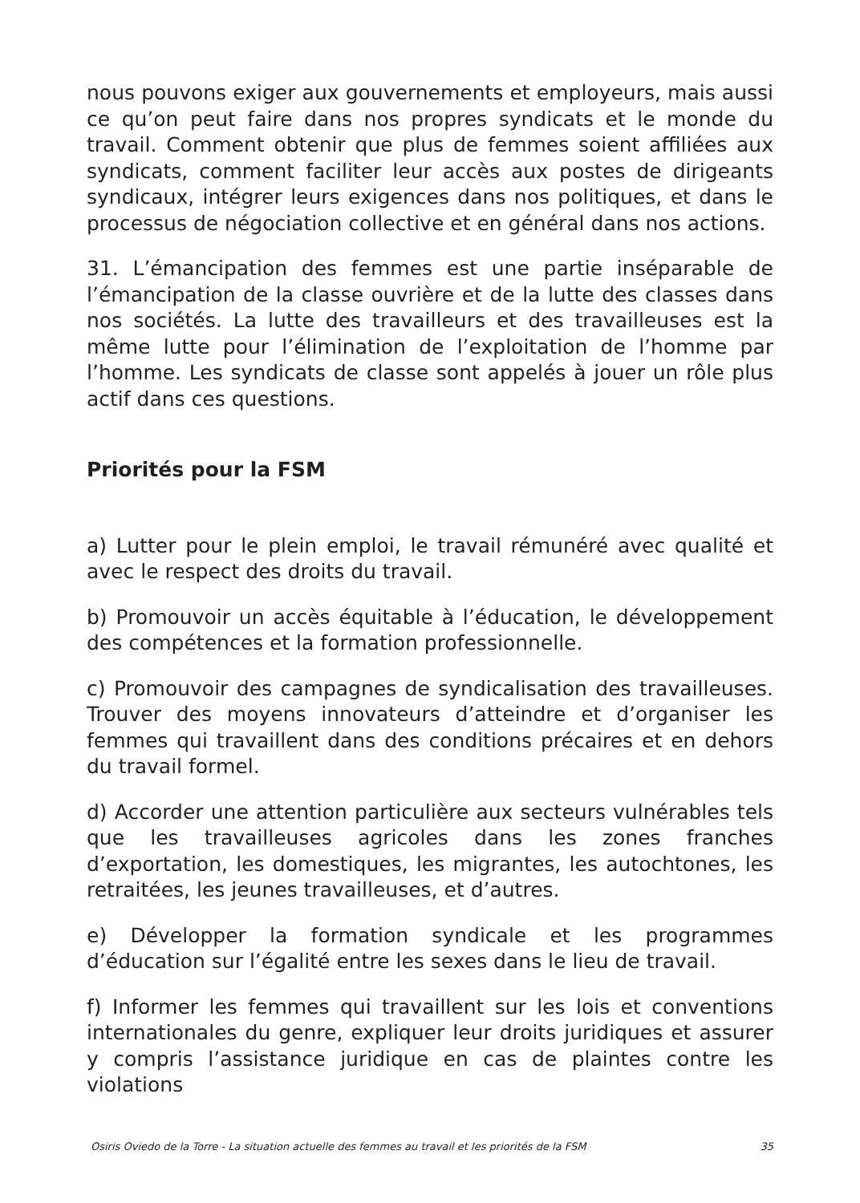nous pouvons exiger aux gouvernements et employeurs, mais aussi ce qu’on peut faire dans nos propres syndicats et le monde du travail. Comment obtenir que plus de femmes soient affiliées aux syndicats, comment faciliter leur accès aux postes de dirigeants syndicaux, intégrer leurs exigences dans nos politiques, et dans le processus de négociation collective et en général dans nos actions.
31. L’émancipation des femmes est une partie inséparable de l’émancipation de la classe ouvrière et de la lutte des classes dans nos sociétés. La lutte des travailleurs et des travailleuses est la même lutte pour l’élimination de l’exploitation de l’homme par l’homme. Les syndicats de classe sont appelés à jouer un rôle plus actif dans ces questions.
Priorités pour la FSM
a) Lutter pour le plein emploi, le travail rémunéré avec qualité et avec le respect des droits du travail.
b) Promouvoir un accès équitable à l’éducation, le développement des compétences et la formation professionnelle.
c) Promouvoir des campagnes de syndicalisation des travailleuses. Trouver des moyens innovateurs d’atteindre et d’organiser les femmes qui travaillent dans des conditions précaires et en dehors du travail formel.
d) Accorder une attention particulière aux secteurs vulnérables tels que les travailleuses agricoles dans les zones franches d’exportation, les domestiques, les migrantes, les autochtones, les retraitées, les jeunes travailleuses, et d’autres.
e) Développer la formation syndicale et les programmes d’éducation sur l’égalité entre les sexes dans le lieu de travail.
f) Informer les femmes qui travaillent sur les lois et conventions internationales du genre, expliquer leur droits juridiques et assurer y compris l’assistance juridique en cas de plaintes contre les violations
Osiris Oviedo de la Torre - La situation actuelle des femmes au travail et les priorités de la FSM 35